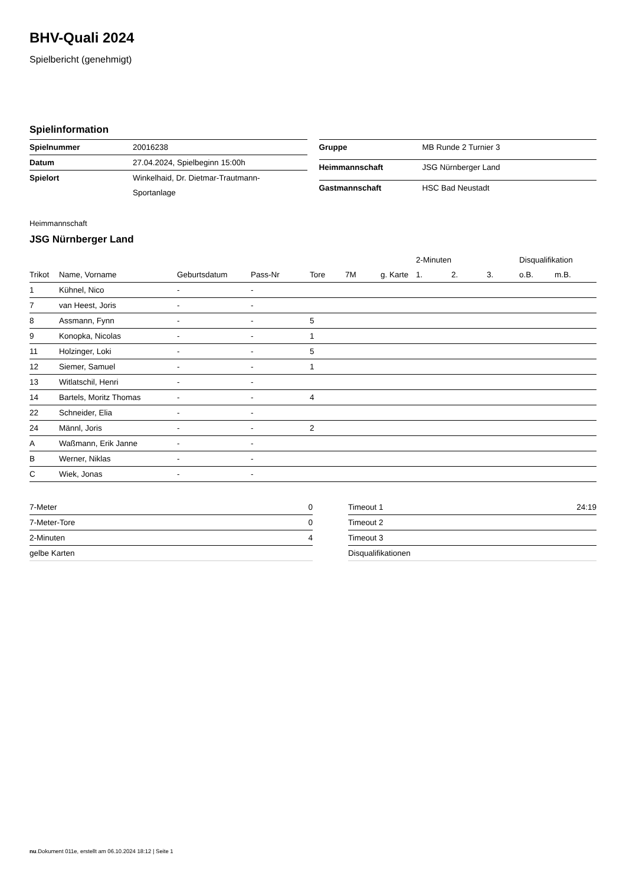BHV-Quali 2024
Spielbericht (genehmigt)
Spielinformation
| Spielnummer | 20016238 |
| Datum | 27.04.2024, Spielbeginn 15:00h |
| Spielort | Winkelhaid, Dr. Dietmar-Trautmann- Sportanlage |
| Gruppe | MB Runde 2 Turnier 3 |
| Heimmannschaft | JSG Nürnberger Land |
| Gastmannschaft | HSC Bad Neustadt |
Heimmannschaft
JSG Nürnberger Land
| | | | | | | | 2-Minuten | | | Disqualifikation | |
| --- | --- | --- | --- | --- | --- | --- | --- | --- | --- | --- | --- |
| Trikot | Name, Vorname | Geburtsdatum | Pass-Nr | Tore | 7M | g. Karte | 1. | 2. | 3. | o.B. | m.B. |
| 1 | Kühnel, Nico | - | - | | | | | | | | |
| 7 | van Heest, Joris | - | - | | | | | | | | |
| 8 | Assmann, Fynn | - | - | 5 | | | | | | | |
| 9 | Konopka, Nicolas | - | - | 1 | | | | | | | |
| 11 | Holzinger, Loki | - | - | 5 | | | | | | | |
| 12 | Siemer, Samuel | - | - | 1 | | | | | | | |
| 13 | Witlatschil, Henri | - | - | | | | | | | | |
| 14 | Bartels, Moritz Thomas | - | - | 4 | | | | | | | |
| 22 | Schneider, Elia | - | - | | | | | | | | |
| 24 | Männl, Joris | - | - | 2 | | | | | | | |
| A | Waßmann, Erik Janne | - | - | | | | | | | | |
| B | Werner, Niklas | - | - | | | | | | | | |
| C | Wiek, Jonas | - | - | | | | | | | | |
| 7-Meter | 0 |
| 7-Meter-Tore | 0 |
| 2-Minuten | 4 |
| gelbe Karten | |
| Timeout 1 | 24:19 |
| Timeout 2 | |
| Timeout 3 | |
| Disqualifikationen | |
nu.Dokument 011e, erstellt am 06.10.2024 18:12 | Seite 1